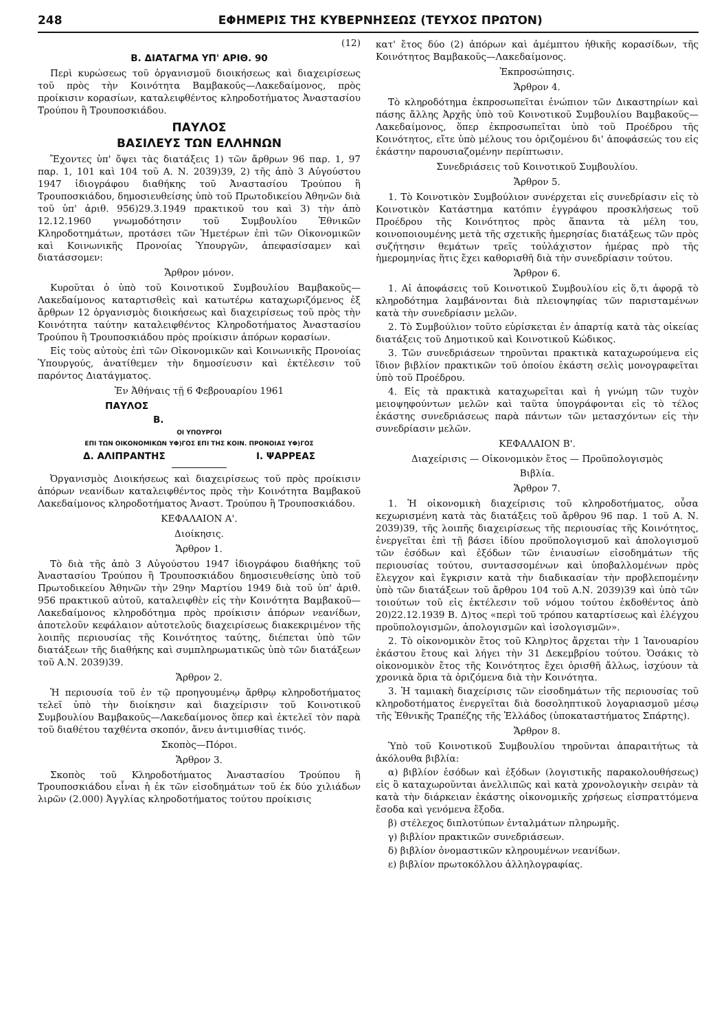248 ΕΦΗΜΕΡΙΣ ΤΗΣ ΚΥΒΕΡΝΗΣΕΩΣ (ΤΕΥΧΟΣ ΠΡΩΤΟΝ)
(12)
Β. ΔΙΑΤΑΓΜΑ ΥΠ' ΑΡΙΘ. 90
Περὶ κυρώσεως τοῦ ὀργανισμοῦ διοικήσεως καὶ διαχειρίσεως τοῦ πρὸς τὴν Κοινότητα Βαμβακοῦς—Λακεδαίμονος, πρὸς προίκισιν κορασίων, καταλειφθέντος κληροδοτήματος Ἀναστασίου Τρούπου ἢ Τρουποσκιάδου.
ΠΑΥΛΟΣ
ΒΑΣΙΛΕΥΣ ΤΩΝ ΕΛΛΗΝΩΝ
Ἔχοντες ὑπ' ὄψει τὰς διατάξεις 1) τῶν ἄρθρων 96 παρ. 1, 97 παρ. 1, 101 καὶ 104 τοῦ Α. Ν. 2039)39, 2) τῆς ἀπὸ 3 Αὐγούστου 1947 ἰδιογράφου διαθήκης τοῦ Ἀναστασίου Τρούπου ἢ Τρουποσκιάδου, δημοσιευθείσης ὑπὸ τοῦ Πρωτοδικείου Ἀθηνῶν διὰ τοῦ ὑπ' ἀριθ. 956)29.3.1949 πρακτικοῦ του καὶ 3) τὴν ἀπὸ 12.12.1960 γνωμοδότησιν τοῦ Συμβουλίου Ἐθνικῶν Κληροδοτημάτων, προτάσει τῶν Ἡμετέρων ἐπὶ τῶν Οἰκονομικῶν καὶ Κοινωνικῆς Προνοίας Ὑπουργῶν, ἀπεφασίσαμεν καὶ διατάσσομεν:
Ἄρθρον μόνον.
Κυροῦται ὁ ὑπὸ τοῦ Κοινοτικοῦ Συμβουλίου Βαμβακοῦς—Λακεδαίμονος καταρτισθεὶς καὶ κατωτέρω καταχωριζόμενος ἐξ ἄρθρων 12 ὀργανισμὸς διοικήσεως καὶ διαχειρίσεως τοῦ πρὸς τὴν Κοινότητα ταύτην καταλειφθέντος Κληροδοτήματος Ἀναστασίου Τρούπου ἢ Τρουποσκιάδου πρὸς προίκισιν ἀπόρων κορασίων.
Εἰς τοὺς αὐτοὺς ἐπὶ τῶν Οἰκονομικῶν καὶ Κοινωνικῆς Προνοίας Ὑπουργούς, ἀνατίθεμεν τὴν δημοσίευσιν καὶ ἐκτέλεσιν τοῦ παρόντος Διατάγματος.
Ἐν Ἀθήναις τῇ 6 Φεβρουαρίου 1961
ΠΑΥΛΟΣ
Β.
ΟΙ ΥΠΟΥΡΓΟΙ
ΕΠΙ ΤΩΝ ΟΙΚΟΝΟΜΙΚΩΝ ΥΦ)ΓΟΣ ΕΠΙ ΤΗΣ ΚΟΙΝ. ΠΡΟΝΟΙΑΣ ΥΦ)ΓΟΣ
Δ. ΑΛΙΠΡΑΝΤΗΣ Ι. ΨΑΡΡΕΑΣ
Ὀργανισμὸς Διοικήσεως καὶ διαχειρίσεως τοῦ πρὸς προίκισιν ἀπόρων νεανίδων καταλειφθέντος πρὸς τὴν Κοινότητα Βαμβακοῦ Λακεδαίμονος κληροδοτήματος Ἀναστ. Τρούπου ἢ Τρουποσκιάδου.
ΚΕΦΑΛΑΙΟΝ Α'.
Διοίκησις.
Ἄρθρον 1.
Τὸ διὰ τῆς ἀπὸ 3 Αὐγούστου 1947 ἰδιογράφου διαθήκης τοῦ Ἀναστασίου Τρούπου ἢ Τρουποσκιάδου δημοσιευθείσης ὑπὸ τοῦ Πρωτοδικείου Ἀθηνῶν τὴν 29ην Μαρτίου 1949 διὰ τοῦ ὑπ' ἀριθ. 956 πρακτικοῦ αὐτοῦ, καταλειφθὲν εἰς τὴν Κοινότητα Βαμβακοῦ—Λακεδαίμονος κληροδότημα πρὸς προίκισιν ἀπόρων νεανίδων, ἀποτελοῦν κεφάλαιον αὐτοτελοῦς διαχειρίσεως διακεκριμένον τῆς λοιπῆς περιουσίας τῆς Κοινότητος ταύτης, διέπεται ὑπὸ τῶν διατάξεων τῆς διαθήκης καὶ συμπληρωματικῶς ὑπὸ τῶν διατάξεων τοῦ Α.Ν. 2039)39.
Ἄρθρον 2.
Ἡ περιουσία τοῦ ἐν τῷ προηγουμένῳ ἄρθρῳ κληροδοτήματος τελεῖ ὑπὸ τὴν διοίκησιν καὶ διαχείρισιν τοῦ Κοινοτικοῦ Συμβουλίου Βαμβακοῦς—Λακεδαίμονος ὅπερ καὶ ἐκτελεῖ τὸν παρὰ τοῦ διαθέτου ταχθέντα σκοπόν, ἄνευ ἀντιμισθίας τινός.
Σκοπὸς—Πόροι.
Ἄρθρον 3.
Σκοπὸς τοῦ Κληροδοτήματος Ἀναστασίου Τρούπου ἢ Τρουποσκιάδου εἶναι ἡ ἐκ τῶν εἰσοδημάτων τοῦ ἐκ δύο χιλιάδων λιρῶν (2.000) Ἀγγλίας κληροδοτήματος τούτου προίκισις
κατ' ἔτος δύο (2) ἀπόρων καὶ ἀμέμπτου ἠθικῆς κορασίδων, τῆς Κοινότητος Βαμβακοῦς—Λακεδαίμονος.
Ἐκπροσώπησις.
Ἄρθρον 4.
Τὸ κληροδότημα ἐκπροσωπεῖται ἐνώπιον τῶν Δικαστηρίων καὶ πάσης ἄλλης Ἀρχῆς ὑπὸ τοῦ Κοινοτικοῦ Συμβουλίου Βαμβακοῦς—Λακεδαίμονος, ὅπερ ἐκπροσωπεῖται ὑπὸ τοῦ Προέδρου τῆς Κοινότητος, εἴτε ὑπὸ μέλους του ὁριζομένου δι' ἀποφάσεώς του εἰς ἑκάστην παρουσιαζομένην περίπτωσιν.
Συνεδριάσεις τοῦ Κοινοτικοῦ Συμβουλίου.
Ἄρθρον 5.
1. Τὸ Κοινοτικὸν Συμβούλιον συνέρχεται εἰς συνεδρίασιν εἰς τὸ Κοινοτικὸν Κατάστημα κατόπιν ἐγγράφου προσκλήσεως τοῦ Προέδρου τῆς Κοινότητος πρὸς ἅπαντα τὰ μέλη του, κοινοποιουμένης μετὰ τῆς σχετικῆς ἡμερησίας διατάξεως τῶν πρὸς συζήτησιν θεμάτων τρεῖς τοὐλάχιστον ἡμέρας πρὸ τῆς ἡμερομηνίας ἥτις ἔχει καθορισθῆ διὰ τὴν συνεδρίασιν τούτου.
Ἄρθρον 6.
1. Αἱ ἀποφάσεις τοῦ Κοινοτικοῦ Συμβουλίου εἰς ὅ,τι ἀφορᾷ τὸ κληροδότημα λαμβάνονται διὰ πλειοψηφίας τῶν παρισταμένων κατὰ τὴν συνεδρίασιν μελῶν.
2. Τὸ Συμβούλιον τοῦτο εὑρίσκεται ἐν ἀπαρτίᾳ κατὰ τὰς οἰκείας διατάξεις τοῦ Δημοτικοῦ καὶ Κοινοτικοῦ Κώδικος.
3. Τῶν συνεδριάσεων τηροῦνται πρακτικὰ καταχωρούμενα εἰς ἴδιον βιβλίον πρακτικῶν τοῦ ὁποίου ἑκάστη σελὶς μονογραφεῖται ὑπὸ τοῦ Προέδρου.
4. Εἰς τὰ πρακτικὰ καταχωρεῖται καὶ ἡ γνώμη τῶν τυχὸν μειοψηφούντων μελῶν καὶ ταῦτα ὑπογράφονται εἰς τὸ τέλος ἑκάστης συνεδριάσεως παρὰ πάντων τῶν μετασχόντων εἰς τὴν συνεδρίασιν μελῶν.
ΚΕΦΑΛΑΙΟΝ Β'.
Διαχείρισις — Οἰκονομικὸν ἔτος — Προϋπολογισμὸς
Βιβλία.
Ἄρθρον 7.
1. Ἡ οἰκονομικὴ διαχείρισις τοῦ κληροδοτήματος, οὖσα κεχωρισμένη κατὰ τὰς διατάξεις τοῦ ἄρθρου 96 παρ. 1 τοῦ Α. Ν. 2039)39, τῆς λοιπῆς διαχειρίσεως τῆς περιουσίας τῆς Κοινότητος, ἐνεργεῖται ἐπὶ τῇ βάσει ἰδίου προϋπολογισμοῦ καὶ ἀπολογισμοῦ τῶν ἐσόδων καὶ ἐξόδων τῶν ἐνιαυσίων εἰσοδημάτων τῆς περιουσίας τούτου, συντασσομένων καὶ ὑποβαλλομένων πρὸς ἔλεγχον καὶ ἔγκρισιν κατὰ τὴν διαδικασίαν τὴν προβλεπομένην ὑπὸ τῶν διατάξεων τοῦ ἄρθρου 104 τοῦ Α.Ν. 2039)39 καὶ ὑπὸ τῶν τοιούτων τοῦ εἰς ἐκτέλεσιν τοῦ νόμου τούτου ἐκδοθέντος ἀπὸ 20)22.12.1939 Β. Δ)τος «περὶ τοῦ τρόπου καταρτίσεως καὶ ἐλέγχου προϋπολογισμῶν, ἀπολογισμῶν καὶ ἰσολογισμῶν».
2. Τὸ οἰκονομικὸν ἔτος τοῦ Κληρ)τος ἄρχεται τὴν 1 Ἰανουαρίου ἑκάστου ἔτους καὶ λήγει τὴν 31 Δεκεμβρίου τούτου. Ὁσάκις τὸ οἰκονομικὸν ἔτος τῆς Κοινότητος ἔχει ὁρισθῆ ἄλλως, ἰσχύουν τὰ χρονικὰ ὅρια τὰ ὁριζόμενα διὰ τὴν Κοινότητα.
3. Ἡ ταμιακὴ διαχείρισις τῶν εἰσοδημάτων τῆς περιουσίας τοῦ κληροδοτήματος ἐνεργεῖται διὰ δοσοληπτικοῦ λογαριασμοῦ μέσῳ τῆς Ἐθνικῆς Τραπέζης τῆς Ἑλλάδος (ὑποκαταστήματος Σπάρτης).
Ἄρθρον 8.
Ὑπὸ τοῦ Κοινοτικοῦ Συμβουλίου τηροῦνται ἀπαραιτήτως τὰ ἀκόλουθα βιβλία:
α) βιβλίον ἐσόδων καὶ ἐξόδων (λογιστικῆς παρακολουθήσεως) εἰς ὃ καταχωροῦνται ἀνελλιπῶς καὶ κατὰ χρονολογικὴν σειρὰν τὰ κατὰ τὴν διάρκειαν ἑκάστης οἰκονομικῆς χρήσεως εἰσπραττόμενα ἔσοδα καὶ γενόμενα ἔξοδα.
β) στέλεχος διπλοτύπων ἐνταλμάτων πληρωμῆς.
γ) βιβλίον πρακτικῶν συνεδριάσεων.
δ) βιβλίον ὀνομαστικῶν κληρουμένων νεανίδων.
ε) βιβλίον πρωτοκόλλου ἀλληλογραφίας.